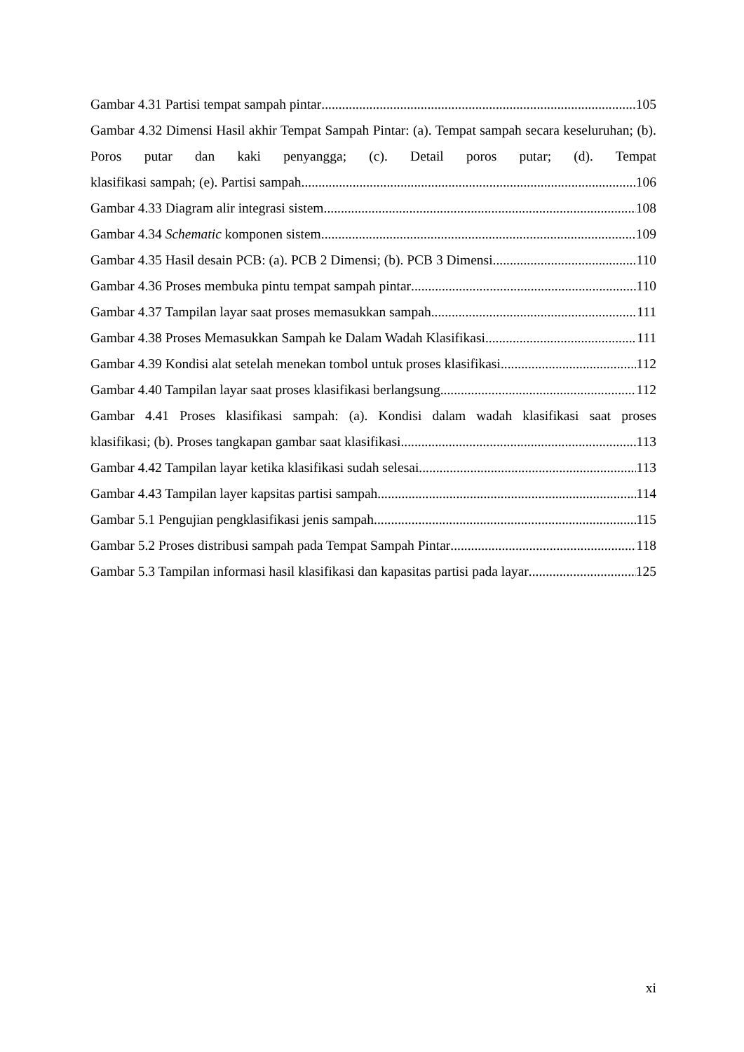Gambar 4.31 Partisi tempat sampah pintar 105
Gambar 4.32 Dimensi Hasil akhir Tempat Sampah Pintar: (a). Tempat sampah secara keseluruhan; (b). Poros putar dan kaki penyangga; (c). Detail poros putar; (d). Tempat
klasifikasi sampah; (e). Partisi sampah 106
Gambar 4.33 Diagram alir integrasi sistem 108
Gambar 4.34 Schematic komponen sistem 109
Gambar 4.35 Hasil desain PCB: (a). PCB 2 Dimensi; (b). PCB 3 Dimensi 110
Gambar 4.36 Proses membuka pintu tempat sampah pintar 110
Gambar 4.37 Tampilan layar saat proses memasukkan sampah 111
Gambar 4.38 Proses Memasukkan Sampah ke Dalam Wadah Klasifikasi 111
Gambar 4.39 Kondisi alat setelah menekan tombol untuk proses klasifikasi 112
Gambar 4.40 Tampilan layar saat proses klasifikasi berlangsung 112
Gambar 4.41 Proses klasifikasi sampah: (a). Kondisi dalam wadah klasifikasi saat proses
klasifikasi; (b). Proses tangkapan gambar saat klasifikasi 113
Gambar 4.42 Tampilan layar ketika klasifikasi sudah selesai 113
Gambar 4.43 Tampilan layer kapsitas partisi sampah 114
Gambar 5.1 Pengujian pengklasifikasi jenis sampah 115
Gambar 5.2 Proses distribusi sampah pada Tempat Sampah Pintar 118
Gambar 5.3 Tampilan informasi hasil klasifikasi dan kapasitas partisi pada layar 125
xi